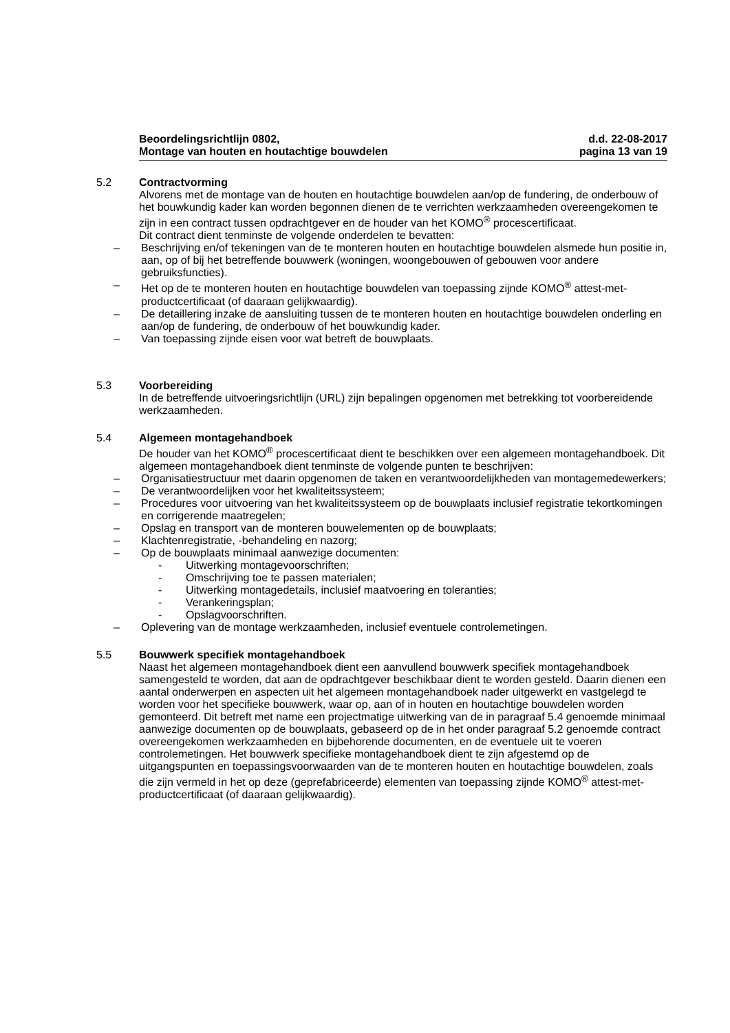Beoordelingsrichtlijn 0802,
Montage van houten en houtachtige bouwdelen
d.d. 22-08-2017
pagina 13 van 19
5.2 Contractvorming
Alvorens met de montage van de houten en houtachtige bouwdelen aan/op de fundering, de onderbouw of het bouwkundig kader kan worden begonnen dienen de te verrichten werkzaamheden overeengekomen te zijn in een contract tussen opdrachtgever en de houder van het KOMO<sup>®</sup> procescertificaat.
Dit contract dient tenminste de volgende onderdelen te bevatten:
– Beschrijving en/of tekeningen van de te monteren houten en houtachtige bouwdelen alsmede hun positie in, aan, op of bij het betreffende bouwwerk (woningen, woongebouwen of gebouwen voor andere gebruiksfuncties).
– Het op de te monteren houten en houtachtige bouwdelen van toepassing zijnde KOMO<sup>®</sup> attest-met-productcertificaat (of daaraan gelijkwaardig).
– De detaillering inzake de aansluiting tussen de te monteren houten en houtachtige bouwdelen onderling en aan/op de fundering, de onderbouw of het bouwkundig kader.
– Van toepassing zijnde eisen voor wat betreft de bouwplaats.
5.3 Voorbereiding
In de betreffende uitvoeringsrichtlijn (URL) zijn bepalingen opgenomen met betrekking tot voorbereidende werkzaamheden.
5.4 Algemeen montagehandboek
De houder van het KOMO<sup>®</sup> procescertificaat dient te beschikken over een algemeen montagehandboek. Dit algemeen montagehandboek dient tenminste de volgende punten te beschrijven:
– Organisatiestructuur met daarin opgenomen de taken en verantwoordelijkheden van montagemedewerkers;
– De verantwoordelijken voor het kwaliteitssysteem;
– Procedures voor uitvoering van het kwaliteitssysteem op de bouwplaats inclusief registratie tekortkomingen en corrigerende maatregelen;
– Opslag en transport van de monteren bouwelementen op de bouwplaats;
– Klachtenregistratie, -behandeling en nazorg;
– Op de bouwplaats minimaal aanwezige documenten:
- Uitwerking montagevoorschriften;
- Omschrijving toe te passen materialen;
- Uitwerking montagedetails, inclusief maatvoering en toleranties;
- Verankeringsplan;
- Opslagvoorschriften.
– Oplevering van de montage werkzaamheden, inclusief eventuele controlemetingen.
5.5 Bouwwerk specifiek montagehandboek
Naast het algemeen montagehandboek dient een aanvullend bouwwerk specifiek montagehandboek samengesteld te worden, dat aan de opdrachtgever beschikbaar dient te worden gesteld. Daarin dienen een aantal onderwerpen en aspecten uit het algemeen montagehandboek nader uitgewerkt en vastgelegd te worden voor het specifieke bouwwerk, waar op, aan of in houten en houtachtige bouwdelen worden gemonteerd. Dit betreft met name een projectmatige uitwerking van de in paragraaf 5.4 genoemde minimaal aanwezige documenten op de bouwplaats, gebaseerd op de in het onder paragraaf 5.2 genoemde contract overeengekomen werkzaamheden en bijbehorende documenten, en de eventuele uit te voeren controlemetingen. Het bouwwerk specifieke montagehandboek dient te zijn afgestemd op de uitgangspunten en toepassingsvoorwaarden van de te monteren houten en houtachtige bouwdelen, zoals die zijn vermeld in het op deze (geprefabriceerde) elementen van toepassing zijnde KOMO<sup>®</sup> attest-met-productcertificaat (of daaraan gelijkwaardig).